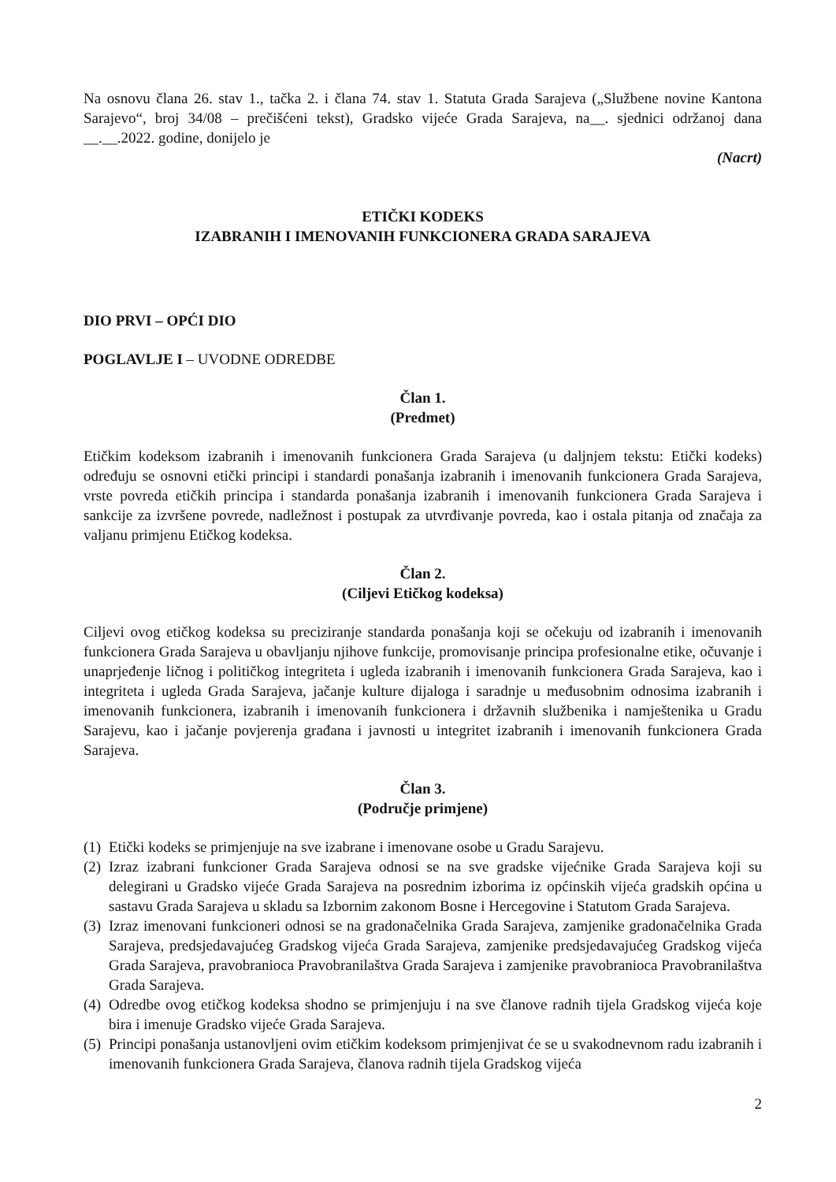Na osnovu člana 26. stav 1., tačka 2. i člana 74. stav 1. Statuta Grada Sarajeva („Službene novine Kantona Sarajevo“, broj 34/08 – prečišćeni tekst), Gradsko vijeće Grada Sarajeva, na__. sjednici održanoj dana __.__.2022. godine, donijelo je
(Nacrt)
ETIČKI KODEKS
IZABRANIH I IMENOVANIH FUNKCIONERA GRADA SARAJEVA
DIO PRVI – OPĆI DIO
POGLAVLJE I – UVODNE ODREDBE
Član 1.
(Predmet)
Etičkim kodeksom izabranih i imenovanih funkcionera Grada Sarajeva (u daljnjem tekstu: Etički kodeks) određuju se osnovni etički principi i standardi ponašanja izabranih i imenovanih funkcionera Grada Sarajeva, vrste povreda etičkih principa i standarda ponašanja izabranih i imenovanih funkcionera Grada Sarajeva i sankcije za izvršene povrede, nadležnost i postupak za utvrđivanje povreda, kao i ostala pitanja od značaja za valjanu primjenu Etičkog kodeksa.
Član 2.
(Ciljevi Etičkog kodeksa)
Ciljevi ovog etičkog kodeksa su preciziranje standarda ponašanja koji se očekuju od izabranih i imenovanih funkcionera Grada Sarajeva u obavljanju njihove funkcije, promovisanje principa profesionalne etike, očuvanje i unaprjeđenje ličnog i političkog integriteta i ugleda izabranih i imenovanih funkcionera Grada Sarajeva, kao i integriteta i ugleda Grada Sarajeva, jačanje kulture dijaloga i saradnje u međusobnim odnosima izabranih i imenovanih funkcionera, izabranih i imenovanih funkcionera i državnih službenika i namještenika u Gradu Sarajevu, kao i jačanje povjerenja građana i javnosti u integritet izabranih i imenovanih funkcionera Grada Sarajeva.
Član 3.
(Područje primjene)
(1) Etički kodeks se primjenjuje na sve izabrane i imenovane osobe u Gradu Sarajevu.
(2) Izraz izabrani funkcioner Grada Sarajeva odnosi se na sve gradske vijećnike Grada Sarajeva koji su delegirani u Gradsko vijeće Grada Sarajeva na posrednim izborima iz općinskih vijeća gradskih općina u sastavu Grada Sarajeva u skladu sa Izbornim zakonom Bosne i Hercegovine i Statutom Grada Sarajeva.
(3) Izraz imenovani funkcioneri odnosi se na gradonačelnika Grada Sarajeva, zamjenike gradonačelnika Grada Sarajeva, predsjedavajućeg Gradskog vijeća Grada Sarajeva, zamjenike predsjedavajućeg Gradskog vijeća Grada Sarajeva, pravobranioca Pravobranilaštva Grada Sarajeva i zamjenike pravobranioca Pravobranilaštva Grada Sarajeva.
(4) Odredbe ovog etičkog kodeksa shodno se primjenjuju i na sve članove radnih tijela Gradskog vijeća koje bira i imenuje Gradsko vijeće Grada Sarajeva.
(5) Principi ponašanja ustanovljeni ovim etičkim kodeksom primjenjivat će se u svakodnevnom radu izabranih i imenovanih funkcionera Grada Sarajeva, članova radnih tijela Gradskog vijeća
2